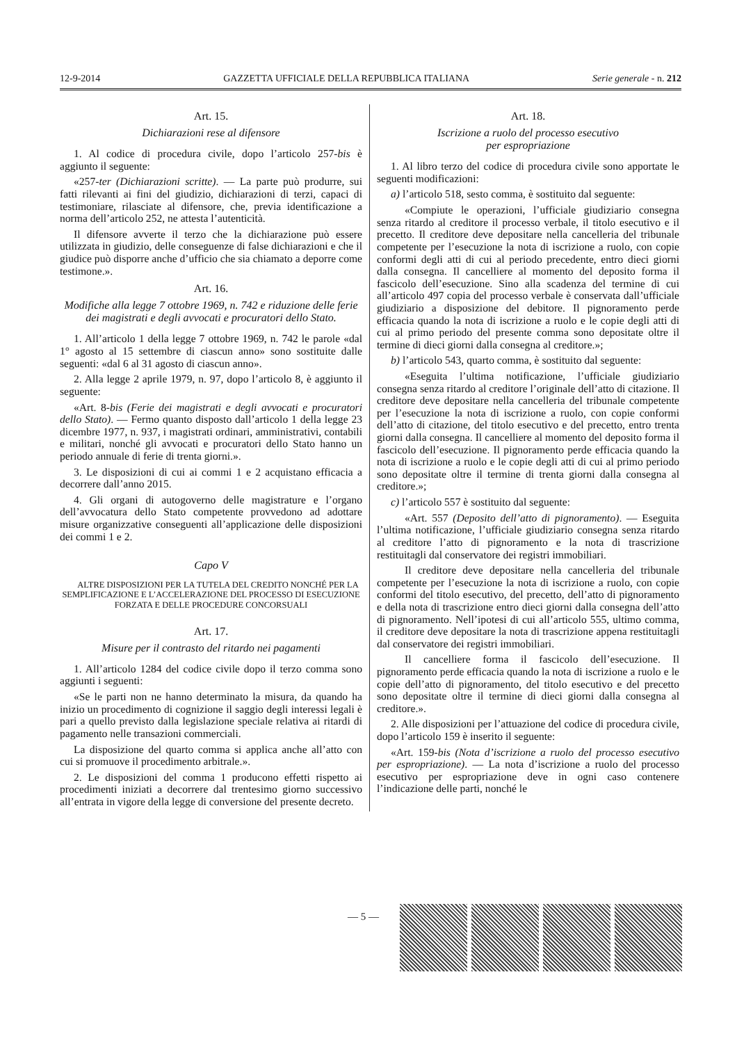12-9-2014 GAZZETTA UFFICIALE DELLA REPUBBLICA ITALIANA Serie generale - n. 212
Art. 15.
Dichiarazioni rese al difensore
1. Al codice di procedura civile, dopo l’articolo 257-bis è aggiunto il seguente:
«257-ter (Dichiarazioni scritte). — La parte può produrre, sui fatti rilevanti ai fini del giudizio, dichiarazioni di terzi, capaci di testimoniare, rilasciate al difensore, che, previa identificazione a norma dell’articolo 252, ne attesta l’autenticità.
Il difensore avverte il terzo che la dichiarazione può essere utilizzata in giudizio, delle conseguenze di false dichiarazioni e che il giudice può disporre anche d’ufficio che sia chiamato a deporre come testimone.».
Art. 16.
Modifiche alla legge 7 ottobre 1969, n. 742 e riduzione delle ferie dei magistrati e degli avvocati e procuratori dello Stato.
1. All’articolo 1 della legge 7 ottobre 1969, n. 742 le parole «dal 1° agosto al 15 settembre di ciascun anno» sono sostituite dalle seguenti: «dal 6 al 31 agosto di ciascun anno».
2. Alla legge 2 aprile 1979, n. 97, dopo l’articolo 8, è aggiunto il seguente:
«Art. 8-bis (Ferie dei magistrati e degli avvocati e procuratori dello Stato). — Fermo quanto disposto dall’articolo 1 della legge 23 dicembre 1977, n. 937, i magistrati ordinari, amministrativi, contabili e militari, nonché gli avvocati e procuratori dello Stato hanno un periodo annuale di ferie di trenta giorni.».
3. Le disposizioni di cui ai commi 1 e 2 acquistano efficacia a decorrere dall’anno 2015.
4. Gli organi di autogoverno delle magistrature e l’organo dell’avvocatura dello Stato competente provvedono ad adottare misure organizzative conseguenti all’applicazione delle disposizioni dei commi 1 e 2.
Capo V
ALTRE DISPOSIZIONI PER LA TUTELA DEL CREDITO NONCHÉ PER LA SEMPLIFICAZIONE E L’ACCELERAZIONE DEL PROCESSO DI ESECUZIONE FORZATA E DELLE PROCEDURE CONCORSUALI
Art. 17.
Misure per il contrasto del ritardo nei pagamenti
1. All’articolo 1284 del codice civile dopo il terzo comma sono aggiunti i seguenti:
«Se le parti non ne hanno determinato la misura, da quando ha inizio un procedimento di cognizione il saggio degli interessi legali è pari a quello previsto dalla legislazione speciale relativa ai ritardi di pagamento nelle transazioni commerciali.
La disposizione del quarto comma si applica anche all’atto con cui si promuove il procedimento arbitrale.».
2. Le disposizioni del comma 1 producono effetti rispetto ai procedimenti iniziati a decorrere dal trentesimo giorno successivo all’entrata in vigore della legge di conversione del presente decreto.
Art. 18.
Iscrizione a ruolo del processo esecutivo
per espropriazione
1. Al libro terzo del codice di procedura civile sono apportate le seguenti modificazioni:
a) l’articolo 518, sesto comma, è sostituito dal seguente:
«Compiute le operazioni, l’ufficiale giudiziario consegna senza ritardo al creditore il processo verbale, il titolo esecutivo e il precetto. Il creditore deve depositare nella cancelleria del tribunale competente per l’esecuzione la nota di iscrizione a ruolo, con copie conformi degli atti di cui al periodo precedente, entro dieci giorni dalla consegna. Il cancelliere al momento del deposito forma il fascicolo dell’esecuzione. Sino alla scadenza del termine di cui all’articolo 497 copia del processo verbale è conservata dall’ufficiale giudiziario a disposizione del debitore. Il pignoramento perde efficacia quando la nota di iscrizione a ruolo e le copie degli atti di cui al primo periodo del presente comma sono depositate oltre il termine di dieci giorni dalla consegna al creditore.»;
b) l’articolo 543, quarto comma, è sostituito dal seguente:
«Eseguita l’ultima notificazione, l’ufficiale giudiziario consegna senza ritardo al creditore l’originale dell’atto di citazione. Il creditore deve depositare nella cancelleria del tribunale competente per l’esecuzione la nota di iscrizione a ruolo, con copie conformi dell’atto di citazione, del titolo esecutivo e del precetto, entro trenta giorni dalla consegna. Il cancelliere al momento del deposito forma il fascicolo dell’esecuzione. Il pignoramento perde efficacia quando la nota di iscrizione a ruolo e le copie degli atti di cui al primo periodo sono depositate oltre il termine di trenta giorni dalla consegna al creditore.»;
c) l’articolo 557 è sostituito dal seguente:
«Art. 557 (Deposito dell’atto di pignoramento). — Eseguita l’ultima notificazione, l’ufficiale giudiziario consegna senza ritardo al creditore l’atto di pignoramento e la nota di trascrizione restituitagli dal conservatore dei registri immobiliari.
Il creditore deve depositare nella cancelleria del tribunale competente per l’esecuzione la nota di iscrizione a ruolo, con copie conformi del titolo esecutivo, del precetto, dell’atto di pignoramento e della nota di trascrizione entro dieci giorni dalla consegna dell’atto di pignoramento. Nell’ipotesi di cui all’articolo 555, ultimo comma, il creditore deve depositare la nota di trascrizione appena restituitagli dal conservatore dei registri immobiliari.
Il cancelliere forma il fascicolo dell’esecuzione. Il pignoramento perde efficacia quando la nota di iscrizione a ruolo e le copie dell’atto di pignoramento, del titolo esecutivo e del precetto sono depositate oltre il termine di dieci giorni dalla consegna al creditore.».
2. Alle disposizioni per l’attuazione del codice di procedura civile, dopo l’articolo 159 è inserito il seguente:
«Art. 159-bis (Nota d’iscrizione a ruolo del processo esecutivo per espropriazione). — La nota d’iscrizione a ruolo del processo esecutivo per espropriazione deve in ogni caso contenere l’indicazione delle parti, nonché le
— 5 —